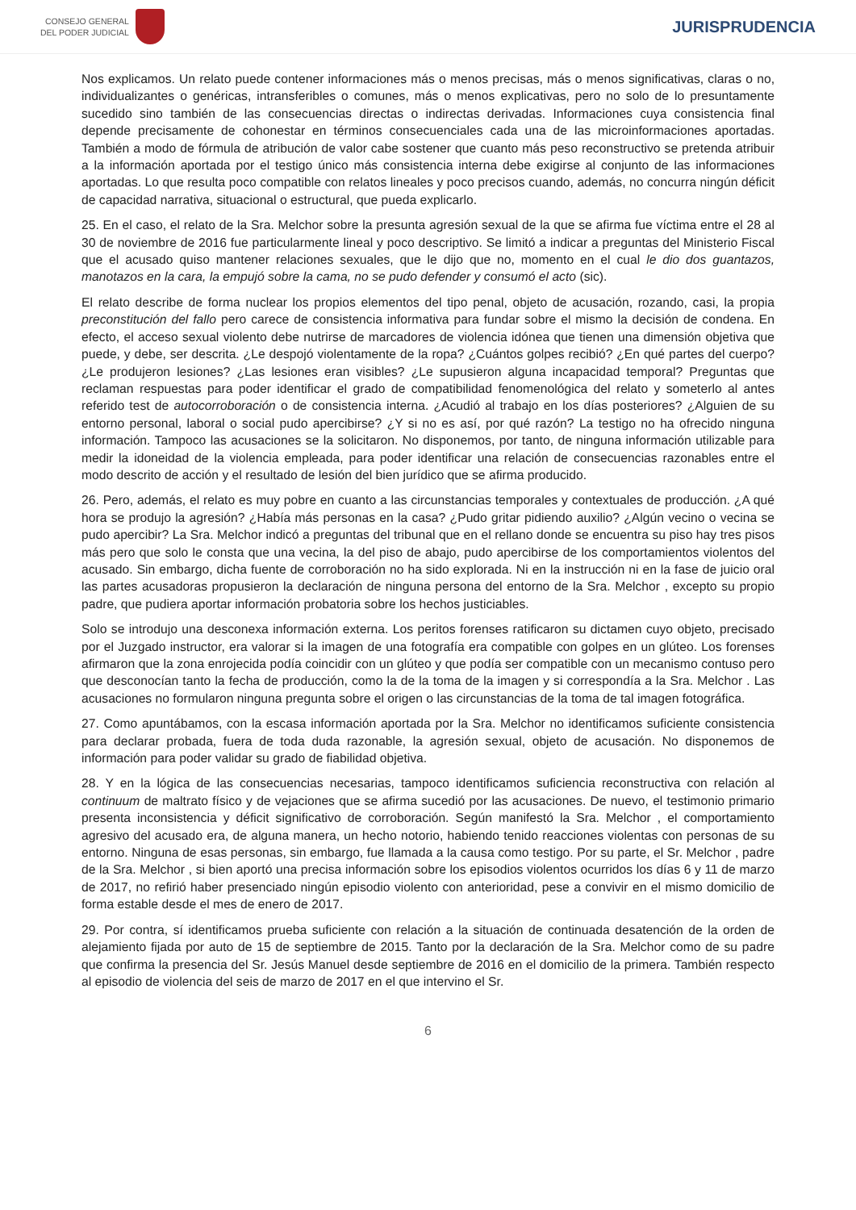CONSEJO GENERAL
DEL PODER JUDICIAL
JURISPRUDENCIA
Nos explicamos. Un relato puede contener informaciones más o menos precisas, más o menos significativas, claras o no, individualizantes o genéricas, intransferibles o comunes, más o menos explicativas, pero no solo de lo presuntamente sucedido sino también de las consecuencias directas o indirectas derivadas. Informaciones cuya consistencia final depende precisamente de cohonestar en términos consecuenciales cada una de las microinformaciones aportadas. También a modo de fórmula de atribución de valor cabe sostener que cuanto más peso reconstructivo se pretenda atribuir a la información aportada por el testigo único más consistencia interna debe exigirse al conjunto de las informaciones aportadas. Lo que resulta poco compatible con relatos lineales y poco precisos cuando, además, no concurra ningún déficit de capacidad narrativa, situacional o estructural, que pueda explicarlo.
25. En el caso, el relato de la Sra. Melchor sobre la presunta agresión sexual de la que se afirma fue víctima entre el 28 al 30 de noviembre de 2016 fue particularmente lineal y poco descriptivo. Se limitó a indicar a preguntas del Ministerio Fiscal que el acusado quiso mantener relaciones sexuales, que le dijo que no, momento en el cual le dio dos guantazos, manotazos en la cara, la empujó sobre la cama, no se pudo defender y consumó el acto (sic).
El relato describe de forma nuclear los propios elementos del tipo penal, objeto de acusación, rozando, casi, la propia preconstitución del fallo pero carece de consistencia informativa para fundar sobre el mismo la decisión de condena. En efecto, el acceso sexual violento debe nutrirse de marcadores de violencia idónea que tienen una dimensión objetiva que puede, y debe, ser descrita. ¿Le despojó violentamente de la ropa? ¿Cuántos golpes recibió? ¿En qué partes del cuerpo? ¿Le produjeron lesiones? ¿Las lesiones eran visibles? ¿Le supusieron alguna incapacidad temporal? Preguntas que reclaman respuestas para poder identificar el grado de compatibilidad fenomenológica del relato y someterlo al antes referido test de autocorroboración o de consistencia interna. ¿Acudió al trabajo en los días posteriores? ¿Alguien de su entorno personal, laboral o social pudo apercibirse? ¿Y si no es así, por qué razón? La testigo no ha ofrecido ninguna información. Tampoco las acusaciones se la solicitaron. No disponemos, por tanto, de ninguna información utilizable para medir la idoneidad de la violencia empleada, para poder identificar una relación de consecuencias razonables entre el modo descrito de acción y el resultado de lesión del bien jurídico que se afirma producido.
26. Pero, además, el relato es muy pobre en cuanto a las circunstancias temporales y contextuales de producción. ¿A qué hora se produjo la agresión? ¿Había más personas en la casa? ¿Pudo gritar pidiendo auxilio? ¿Algún vecino o vecina se pudo apercibir? La Sra. Melchor indicó a preguntas del tribunal que en el rellano donde se encuentra su piso hay tres pisos más pero que solo le consta que una vecina, la del piso de abajo, pudo apercibirse de los comportamientos violentos del acusado. Sin embargo, dicha fuente de corroboración no ha sido explorada. Ni en la instrucción ni en la fase de juicio oral las partes acusadoras propusieron la declaración de ninguna persona del entorno de la Sra. Melchor , excepto su propio padre, que pudiera aportar información probatoria sobre los hechos justiciables.
Solo se introdujo una desconexa información externa. Los peritos forenses ratificaron su dictamen cuyo objeto, precisado por el Juzgado instructor, era valorar si la imagen de una fotografía era compatible con golpes en un glúteo. Los forenses afirmaron que la zona enrojecida podía coincidir con un glúteo y que podía ser compatible con un mecanismo contuso pero que desconocían tanto la fecha de producción, como la de la toma de la imagen y si correspondía a la Sra. Melchor . Las acusaciones no formularon ninguna pregunta sobre el origen o las circunstancias de la toma de tal imagen fotográfica.
27. Como apuntábamos, con la escasa información aportada por la Sra. Melchor no identificamos suficiente consistencia para declarar probada, fuera de toda duda razonable, la agresión sexual, objeto de acusación. No disponemos de información para poder validar su grado de fiabilidad objetiva.
28. Y en la lógica de las consecuencias necesarias, tampoco identificamos suficiencia reconstructiva con relación al continuum de maltrato físico y de vejaciones que se afirma sucedió por las acusaciones. De nuevo, el testimonio primario presenta inconsistencia y déficit significativo de corroboración. Según manifestó la Sra. Melchor , el comportamiento agresivo del acusado era, de alguna manera, un hecho notorio, habiendo tenido reacciones violentas con personas de su entorno. Ninguna de esas personas, sin embargo, fue llamada a la causa como testigo. Por su parte, el Sr. Melchor , padre de la Sra. Melchor , si bien aportó una precisa información sobre los episodios violentos ocurridos los días 6 y 11 de marzo de 2017, no refirió haber presenciado ningún episodio violento con anterioridad, pese a convivir en el mismo domicilio de forma estable desde el mes de enero de 2017.
29. Por contra, sí identificamos prueba suficiente con relación a la situación de continuada desatención de la orden de alejamiento fijada por auto de 15 de septiembre de 2015. Tanto por la declaración de la Sra. Melchor como de su padre que confirma la presencia del Sr. Jesús Manuel desde septiembre de 2016 en el domicilio de la primera. También respecto al episodio de violencia del seis de marzo de 2017 en el que intervino el Sr.
6